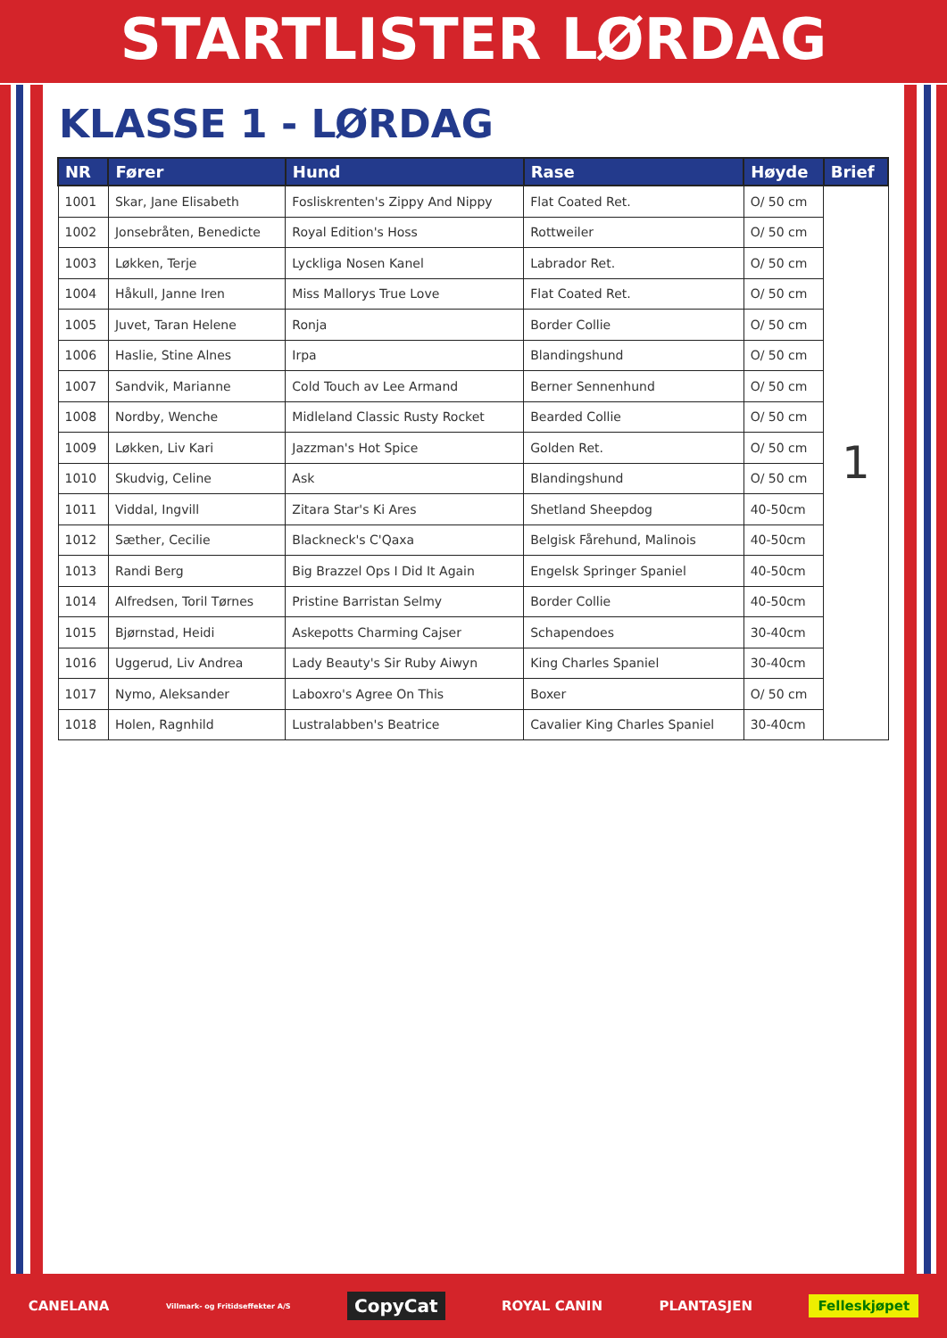STARTLISTER LØRDAG
KLASSE 1 - LØRDAG
| NR | Fører | Hund | Rase | Høyde | Brief |
| --- | --- | --- | --- | --- | --- |
| 1001 | Skar, Jane Elisabeth | Fosliskrenten's Zippy And Nippy | Flat Coated Ret. | O/ 50 cm | 1 |
| 1002 | Jonsebråten, Benedicte | Royal Edition's Hoss | Rottweiler | O/ 50 cm | |
| 1003 | Løkken, Terje | Lyckliga Nosen Kanel | Labrador Ret. | O/ 50 cm | |
| 1004 | Håkull, Janne Iren | Miss Mallorys True Love | Flat Coated Ret. | O/ 50 cm | |
| 1005 | Juvet, Taran Helene | Ronja | Border Collie | O/ 50 cm | |
| 1006 | Haslie, Stine Alnes | Irpa | Blandingshund | O/ 50 cm | |
| 1007 | Sandvik, Marianne | Cold Touch av Lee Armand | Berner Sennenhund | O/ 50 cm | |
| 1008 | Nordby, Wenche | Midleland Classic Rusty Rocket | Bearded Collie | O/ 50 cm | |
| 1009 | Løkken, Liv Kari | Jazzman's Hot Spice | Golden Ret. | O/ 50 cm | |
| 1010 | Skudvig, Celine | Ask | Blandingshund | O/ 50 cm | |
| 1011 | Viddal, Ingvill | Zitara Star's Ki Ares | Shetland Sheepdog | 40-50cm | |
| 1012 | Sæther, Cecilie | Blackneck's C'Qaxa | Belgisk Fårehund, Malinois | 40-50cm | |
| 1013 | Randi Berg | Big Brazzel Ops I Did It Again | Engelsk Springer Spaniel | 40-50cm | |
| 1014 | Alfredsen, Toril Tørnes | Pristine Barristan Selmy | Border Collie | 40-50cm | |
| 1015 | Bjørnstad, Heidi | Askepotts Charming Cajser | Schapendoes | 30-40cm | |
| 1016 | Uggerud, Liv Andrea | Lady Beauty's Sir Ruby Aiwyn | King Charles Spaniel | 30-40cm | |
| 1017 | Nymo, Aleksander | Laboxro's Agree On This | Boxer | O/ 50 cm | |
| 1018 | Holen, Ragnhild | Lustralabben's Beatrice | Cavalier King Charles Spaniel | 30-40cm | |
CANELANA Villmark- og Fritidseffekter A/S CopyCat ROYAL CANIN PLANTASJEN Felleskjøpet